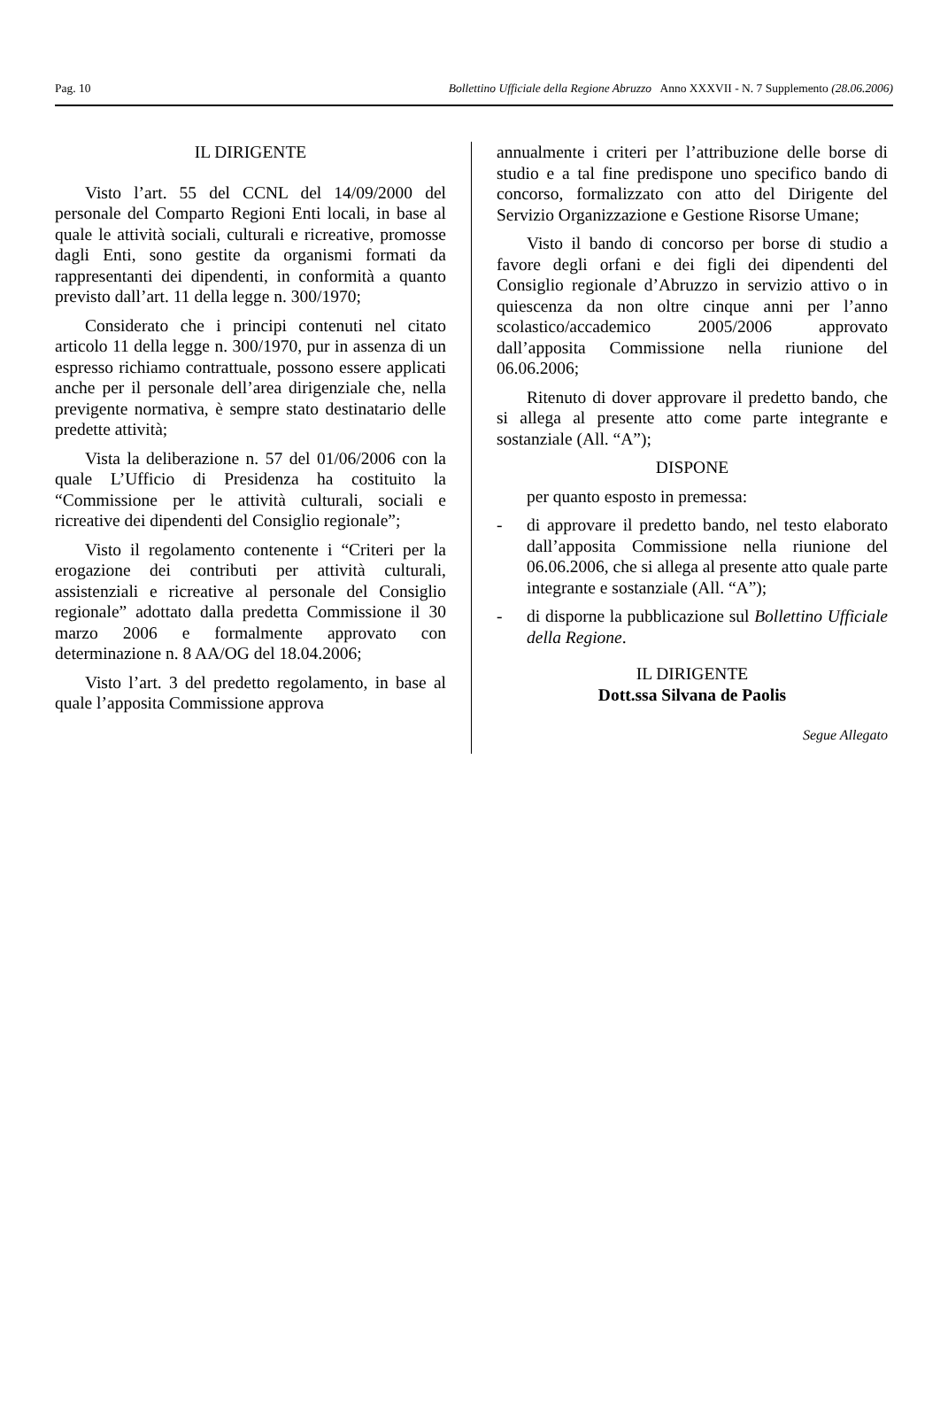Pag. 10 Bollettino Ufficiale della Regione Abruzzo Anno XXXVII - N. 7 Supplemento (28.06.2006)
IL DIRIGENTE
Visto l’art. 55 del CCNL del 14/09/2000 del personale del Comparto Regioni Enti locali, in base al quale le attività sociali, culturali e ricreative, promosse dagli Enti, sono gestite da organismi formati da rappresentanti dei dipendenti, in conformità a quanto previsto dall’art. 11 della legge n. 300/1970;
Considerato che i principi contenuti nel citato articolo 11 della legge n. 300/1970, pur in assenza di un espresso richiamo contrattuale, possono essere applicati anche per il personale dell’area dirigenziale che, nella previgente normativa, è sempre stato destinatario delle predette attività;
Vista la deliberazione n. 57 del 01/06/2006 con la quale L’Ufficio di Presidenza ha costituito la “Commissione per le attività culturali, sociali e ricreative dei dipendenti del Consiglio regionale”;
Visto il regolamento contenente i “Criteri per la erogazione dei contributi per attività culturali, assistenziali e ricreative al personale del Consiglio regionale” adottato dalla predetta Commissione il 30 marzo 2006 e formalmente approvato con determinazione n. 8 AA/OG del 18.04.2006;
Visto l’art. 3 del predetto regolamento, in base al quale l’apposita Commissione approva
annualmente i criteri per l’attribuzione delle borse di studio e a tal fine predispone uno specifico bando di concorso, formalizzato con atto del Dirigente del Servizio Organizzazione e Gestione Risorse Umane;
Visto il bando di concorso per borse di studio a favore degli orfani e dei figli dei dipendenti del Consiglio regionale d’Abruzzo in servizio attivo o in quiescenza da non oltre cinque anni per l’anno scolastico/accademico 2005/2006 approvato dall’apposita Commissione nella riunione del 06.06.2006;
Ritenuto di dover approvare il predetto bando, che si allega al presente atto come parte integrante e sostanziale (All. “A”);
DISPONE
per quanto esposto in premessa:
- di approvare il predetto bando, nel testo elaborato dall’apposita Commissione nella riunione del 06.06.2006, che si allega al presente atto quale parte integrante e sostanziale (All. “A”);
- di disporne la pubblicazione sul Bollettino Ufficiale della Regione.
IL DIRIGENTE
Dott.ssa Silvana de Paolis
Segue Allegato